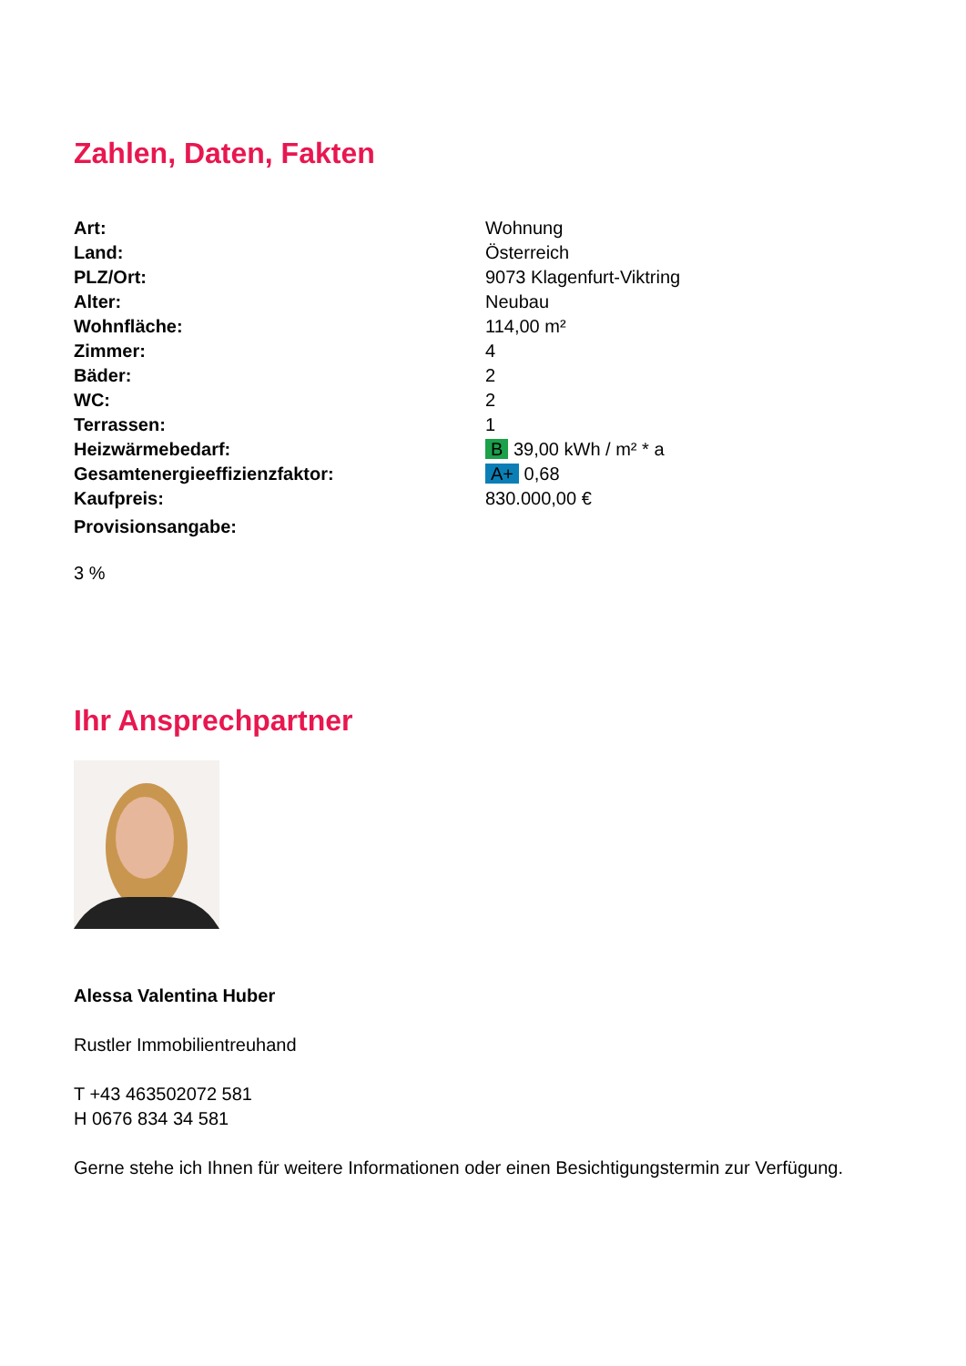Zahlen, Daten, Fakten
| Art: | Wohnung |
| Land: | Österreich |
| PLZ/Ort: | 9073 Klagenfurt-Viktring |
| Alter: | Neubau |
| Wohnfläche: | 114,00 m² |
| Zimmer: | 4 |
| Bäder: | 2 |
| WC: | 2 |
| Terrassen: | 1 |
| Heizwärmebedarf: | B 39,00 kWh / m² * a |
| Gesamtenergieeffizienzfaktor: | A+ 0,68 |
| Kaufpreis: | 830.000,00 € |
| Provisionsangabe: | |
3 %
Ihr Ansprechpartner
Alessa Valentina Huber
Rustler Immobilientreuhand
T +43 463502072 581
H 0676 834 34 581
Gerne stehe ich Ihnen für weitere Informationen oder einen Besichtigungstermin zur Verfügung.